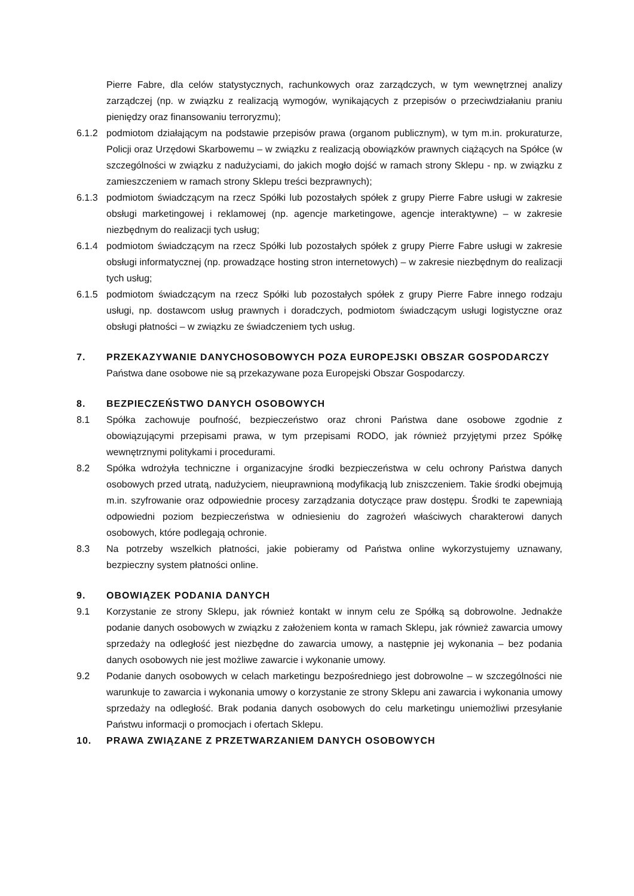Pierre Fabre, dla celów statystycznych, rachunkowych oraz zarządczych, w tym wewnętrznej analizy zarządczej (np. w związku z realizacją wymogów, wynikających z przepisów o przeciwdziałaniu praniu pieniędzy oraz finansowaniu terroryzmu);
6.1.2 podmiotom działającym na podstawie przepisów prawa (organom publicznym), w tym m.in. prokuraturze, Policji oraz Urzędowi Skarbowemu – w związku z realizacją obowiązków prawnych ciążących na Spółce (w szczególności w związku z nadużyciami, do jakich mogło dojść w ramach strony Sklepu - np. w związku z zamieszczeniem w ramach strony Sklepu treści bezprawnych);
6.1.3 podmiotom świadczącym na rzecz Spółki lub pozostałych spółek z grupy Pierre Fabre usługi w zakresie obsługi marketingowej i reklamowej (np. agencje marketingowe, agencje interaktywne) – w zakresie niezbędnym do realizacji tych usług;
6.1.4 podmiotom świadczącym na rzecz Spółki lub pozostałych spółek z grupy Pierre Fabre usługi w zakresie obsługi informatycznej (np. prowadzące hosting stron internetowych) – w zakresie niezbędnym do realizacji tych usług;
6.1.5 podmiotom świadczącym na rzecz Spółki lub pozostałych spółek z grupy Pierre Fabre innego rodzaju usługi, np. dostawcom usług prawnych i doradczych, podmiotom świadczącym usługi logistyczne oraz obsługi płatności – w związku ze świadczeniem tych usług.
7. PRZEKAZYWANIE DANYCHOSOBOWYCH POZA EUROPEJSKI OBSZAR GOSPODARCZY
Państwa dane osobowe nie są przekazywane poza Europejski Obszar Gospodarczy.
8. BEZPIECZEŃSTWO DANYCH OSOBOWYCH
8.1 Spółka zachowuje poufność, bezpieczeństwo oraz chroni Państwa dane osobowe zgodnie z obowiązującymi przepisami prawa, w tym przepisami RODO, jak również przyjętymi przez Spółkę wewnętrznymi politykami i procedurami.
8.2 Spółka wdrożyła techniczne i organizacyjne środki bezpieczeństwa w celu ochrony Państwa danych osobowych przed utratą, nadużyciem, nieuprawnioną modyfikacją lub zniszczeniem. Takie środki obejmują m.in. szyfrowanie oraz odpowiednie procesy zarządzania dotyczące praw dostępu. Środki te zapewniają odpowiedni poziom bezpieczeństwa w odniesieniu do zagrożeń właściwych charakterowi danych osobowych, które podlegają ochronie.
8.3 Na potrzeby wszelkich płatności, jakie pobieramy od Państwa online wykorzystujemy uznawany, bezpieczny system płatności online.
9. OBOWIĄZEK PODANIA DANYCH
9.1 Korzystanie ze strony Sklepu, jak również kontakt w innym celu ze Spółką są dobrowolne. Jednakże podanie danych osobowych w związku z założeniem konta w ramach Sklepu, jak również zawarcia umowy sprzedaży na odległość jest niezbędne do zawarcia umowy, a następnie jej wykonania – bez podania danych osobowych nie jest możliwe zawarcie i wykonanie umowy.
9.2 Podanie danych osobowych w celach marketingu bezpośredniego jest dobrowolne – w szczególności nie warunkuje to zawarcia i wykonania umowy o korzystanie ze strony Sklepu ani zawarcia i wykonania umowy sprzedaży na odległość. Brak podania danych osobowych do celu marketingu uniemożliwi przesyłanie Państwu informacji o promocjach i ofertach Sklepu.
10. PRAWA ZWIĄZANE Z PRZETWARZANIEM DANYCH OSOBOWYCH